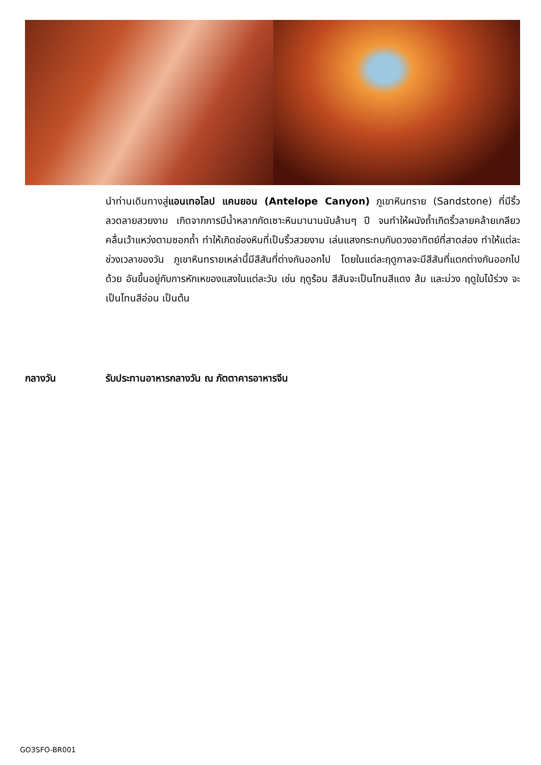นำท่านเดินทางสู่แอนเทอโลป แคนยอน (Antelope Canyon) ภูเขาหินทราย (Sandstone) ที่มีริ้วลวดลายสวยงาม เกิดจากการมีน้ำหลากกัดเซาะหินมานานนับล้านๆ ปี จนทำให้ผนังถ้ำเกิดริ้วลายคล้ายเกลียวคลื่นเว้าแหว่งตามซอกถ้ำ ทำให้เกิดช่องหินที่เป็นริ้วสวยงาม เล่นแสงกระทบกับดวงอาทิตย์ที่สาดส่อง ทำให้แต่ละช่วงเวลาของวัน ภูเขาหินทรายเหล่านี้มีสีสันที่ต่างกันออกไป โดยในแต่ละฤดูกาลจะมีสีสันที่แตกต่างกันออกไปด้วย อันขึ้นอยู่กับการหักเหของแสงในแต่ละวัน เช่น ฤดูร้อน สีสันจะเป็นโทนสีแดง ส้ม และม่วง ฤดูใบไม้ร่วง จะเป็นโทนสีอ่อน เป็นต้น
กลางวัน รับประทานอาหารกลางวัน ณ ภัตตาคารอาหารจีน
GO3SFO-BR001